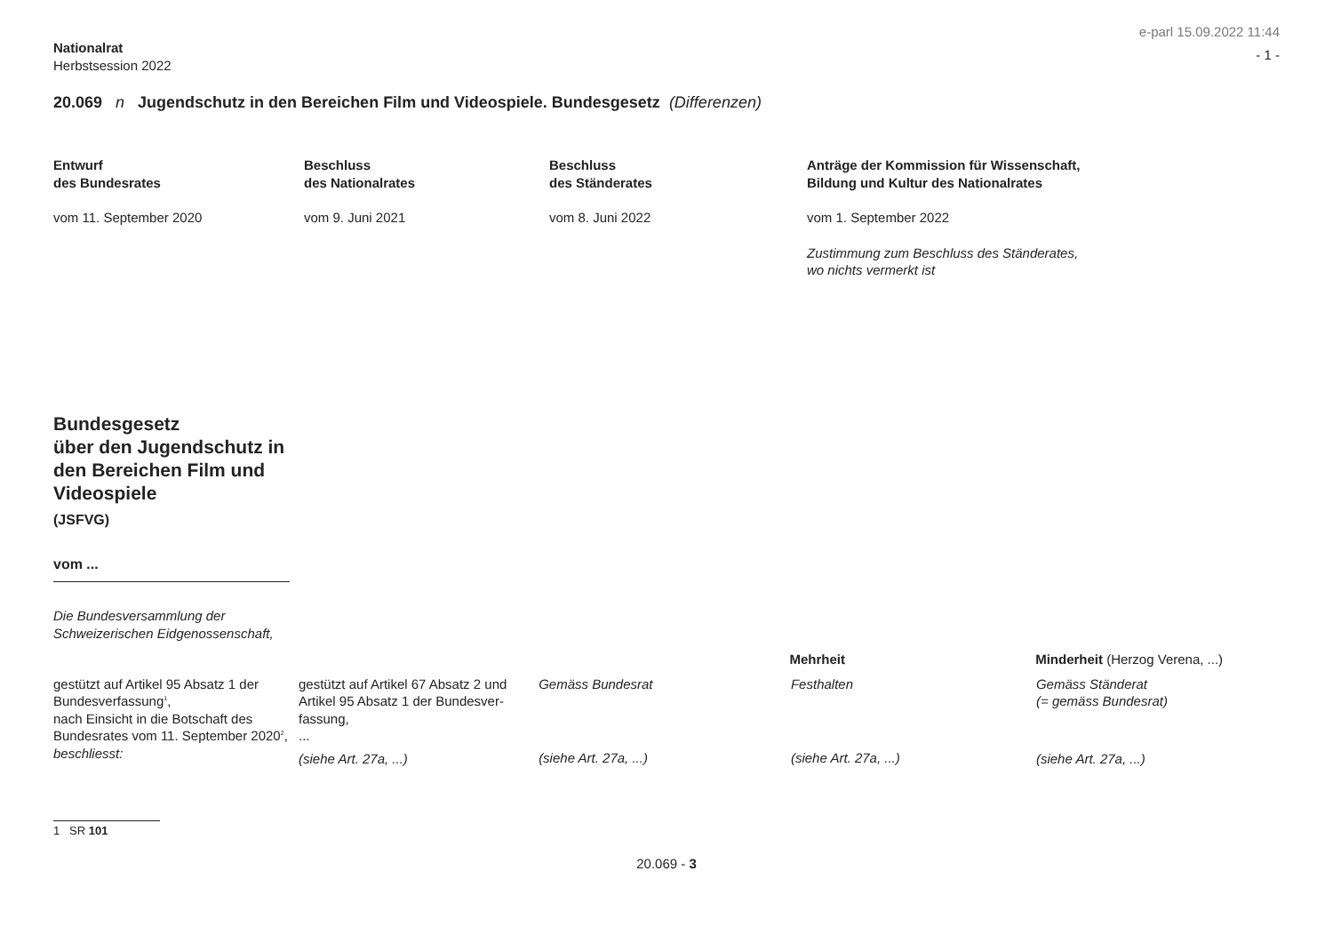Nationalrat
Herbstsession 2022
e-parl 15.09.2022 11:44
- 1 -
20.069 n Jugendschutz in den Bereichen Film und Videospiele. Bundesgesetz (Differenzen)
Entwurf
des Bundesrates
vom 11. September 2020
Beschluss
des Nationalrates
vom 9. Juni 2021
Beschluss
des Ständerates
vom 8. Juni 2022
Anträge der Kommission für Wissenschaft,
Bildung und Kultur des Nationalrates
vom 1. September 2022
Zustimmung zum Beschluss des Ständerates,
wo nichts vermerkt ist
Bundesgesetz
über den Jugendschutz in den Bereichen Film und Videospiele
(JSFVG)
vom ...
Die Bundesversammlung der Schweizerischen Eidgenossenschaft,
Mehrheit Minderheit (Herzog Verena, ...)
gestützt auf Artikel 95 Absatz 1 der Bundesverfassung<sup>1</sup>,
nach Einsicht in die Botschaft des Bundesrates vom 11. September 2020<sup>2</sup>,
beschliesst:
gestützt auf Artikel 67 Absatz 2 und Artikel 95 Absatz 1 der Bundesver­fassung,
...
(siehe Art. 27a, ...)
Gemäss Bundesrat
(siehe Art. 27a, ...)
Festhalten
(siehe Art. 27a, ...)
Gemäss Ständerat
(= gemäss Bundesrat)
(siehe Art. 27a, ...)
1 SR 101
20.069 - 3